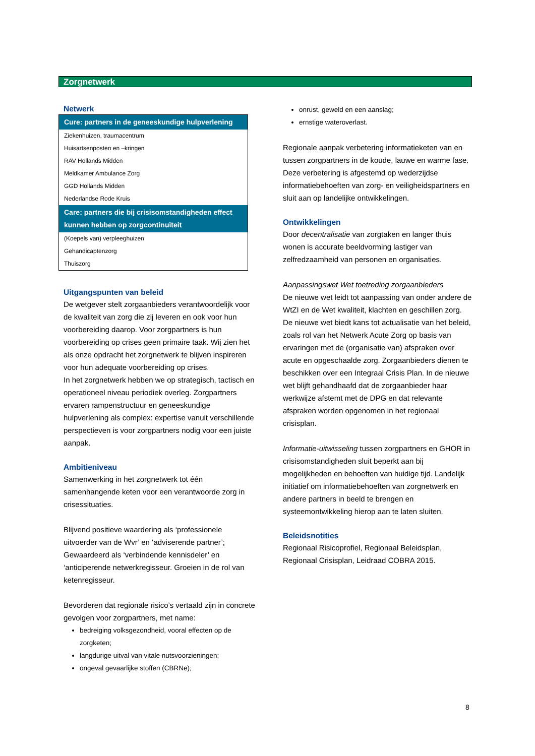Zorgnetwerk
Netwerk
| Cure: partners in de geneeskundige hulpverlening |
| --- |
| Ziekenhuizen, traumacentrum |
| Huisartsenposten en –kringen |
| RAV Hollands Midden |
| Meldkamer Ambulance Zorg |
| GGD Hollands Midden |
| Nederlandse Rode Kruis |
| Care: partners die bij crisisomstandigheden effect kunnen hebben op zorgcontinuïteit |
| (Koepels van) verpleeghuizen |
| Gehandicaptenzorg |
| Thuiszorg |
Uitgangspunten van beleid
De wetgever stelt zorgaanbieders verantwoordelijk voor de kwaliteit van zorg die zij leveren en ook voor hun voorbereiding daarop. Voor zorgpartners is hun voorbereiding op crises geen primaire taak. Wij zien het als onze opdracht het zorgnetwerk te blijven inspireren voor hun adequate voorbereiding op crises.
In het zorgnetwerk hebben we op strategisch, tactisch en operationeel niveau periodiek overleg. Zorgpartners ervaren rampenstructuur en geneeskundige hulpverlening als complex: expertise vanuit verschillende perspectieven is voor zorgpartners nodig voor een juiste aanpak.
Ambitieniveau
Samenwerking in het zorgnetwerk tot één samenhangende keten voor een verantwoorde zorg in crisessituaties.
Blijvend positieve waardering als ‘professionele uitvoerder van de Wvr’ en ‘adviserende partner’; Gewaardeerd als ‘verbindende kennisdeler’ en ‘anticiperende netwerkregisseur. Groeien in de rol van ketenregisseur.
Bevorderen dat regionale risico’s vertaald zijn in concrete gevolgen voor zorgpartners, met name:
bedreiging volksgezondheid, vooral effecten op de zorgketen;
langdurige uitval van vitale nutsvoorzieningen;
ongeval gevaarlijke stoffen (CBRNe);
onrust, geweld en een aanslag;
ernstige wateroverlast.
Regionale aanpak verbetering informatieketen van en tussen zorgpartners in de koude, lauwe en warme fase. Deze verbetering is afgestemd op wederzijdse informatiebehoeften van zorg- en veiligheidspartners en sluit aan op landelijke ontwikkelingen.
Ontwikkelingen
Door decentralisatie van zorgtaken en langer thuis wonen is accurate beeldvorming lastiger van zelfredzaamheid van personen en organisaties.
Aanpassingswet Wet toetreding zorgaanbieders
De nieuwe wet leidt tot aanpassing van onder andere de WtZI en de Wet kwaliteit, klachten en geschillen zorg. De nieuwe wet biedt kans tot actualisatie van het beleid, zoals rol van het Netwerk Acute Zorg op basis van ervaringen met de (organisatie van) afspraken over acute en opgeschaalde zorg. Zorgaanbieders dienen te beschikken over een Integraal Crisis Plan. In de nieuwe wet blijft gehandhaafd dat de zorgaanbieder haar werkwijze afstemt met de DPG en dat relevante afspraken worden opgenomen in het regionaal crisisplan.
Informatie-uitwisseling tussen zorgpartners en GHOR in crisisomstandigheden sluit beperkt aan bij mogelijkheden en behoeften van huidige tijd. Landelijk initiatief om informatiebehoeften van zorgnetwerk en andere partners in beeld te brengen en systeemontwikkeling hierop aan te laten sluiten.
Beleidsnotities
Regionaal Risicoprofiel, Regionaal Beleidsplan, Regionaal Crisisplan, Leidraad COBRA 2015.
8